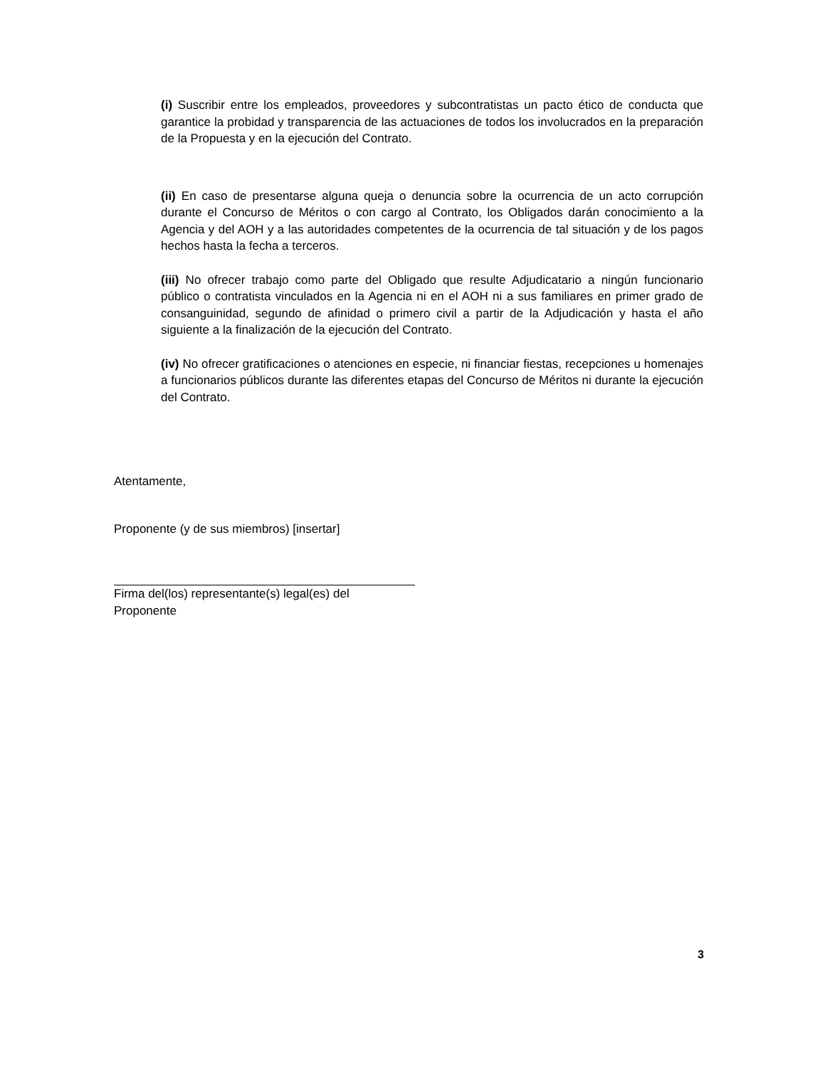(i) Suscribir entre los empleados, proveedores y subcontratistas un pacto ético de conducta que garantice la probidad y transparencia de las actuaciones de todos los involucrados en la preparación de la Propuesta y en la ejecución del Contrato.
(ii) En caso de presentarse alguna queja o denuncia sobre la ocurrencia de un acto corrupción durante el Concurso de Méritos o con cargo al Contrato, los Obligados darán conocimiento a la Agencia y del AOH y a las autoridades competentes de la ocurrencia de tal situación y de los pagos hechos hasta la fecha a terceros.
(iii) No ofrecer trabajo como parte del Obligado que resulte Adjudicatario a ningún funcionario público o contratista vinculados en la Agencia ni en el AOH ni a sus familiares en primer grado de consanguinidad, segundo de afinidad o primero civil a partir de la Adjudicación y hasta el año siguiente a la finalización de la ejecución del Contrato.
(iv) No ofrecer gratificaciones o atenciones en especie, ni financiar fiestas, recepciones u homenajes a funcionarios públicos durante las diferentes etapas del Concurso de Méritos ni durante la ejecución del Contrato.
Atentamente,
Proponente (y de sus miembros) [insertar]
Firma del(los) representante(s) legal(es) del Proponente
3